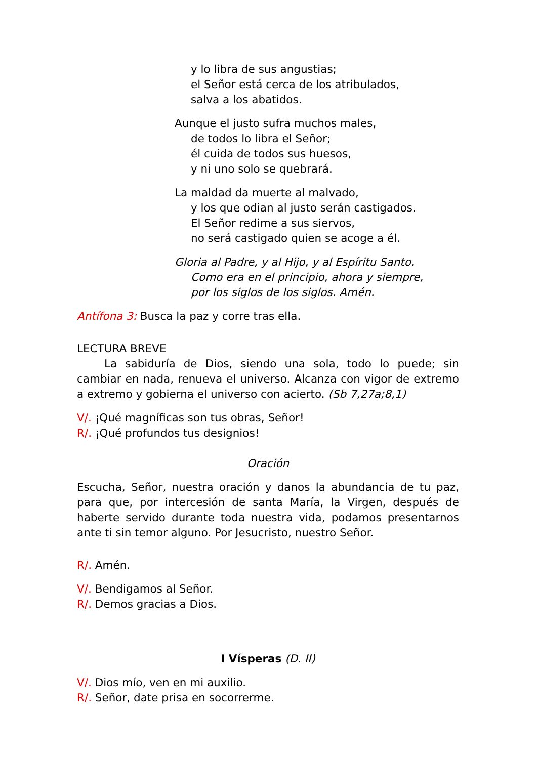y lo libra de sus angustias;
el Señor está cerca de los atribulados,
salva a los abatidos.
Aunque el justo sufra muchos males,
de todos lo libra el Señor;
él cuida de todos sus huesos,
y ni uno solo se quebrará.
La maldad da muerte al malvado,
y los que odian al justo serán castigados.
El Señor redime a sus siervos,
no será castigado quien se acoge a él.
Gloria al Padre, y al Hijo, y al Espíritu Santo.
Como era en el principio, ahora y siempre,
por los siglos de los siglos. Amén.
Antífona 3: Busca la paz y corre tras ella.
LECTURA BREVE
La sabiduría de Dios, siendo una sola, todo lo puede; sin cambiar en nada, renueva el universo. Alcanza con vigor de extremo a extremo y gobierna el universo con acierto. (Sb 7,27a;8,1)
V/. ¡Qué magníficas son tus obras, Señor!
R/. ¡Qué profundos tus designios!
Oración
Escucha, Señor, nuestra oración y danos la abundancia de tu paz, para que, por intercesión de santa María, la Virgen, después de haberte servido durante toda nuestra vida, podamos presentarnos ante ti sin temor alguno. Por Jesucristo, nuestro Señor.
R/. Amén.
V/. Bendigamos al Señor.
R/. Demos gracias a Dios.
I Vísperas (D. II)
V/. Dios mío, ven en mi auxilio.
R/. Señor, date prisa en socorrerme.